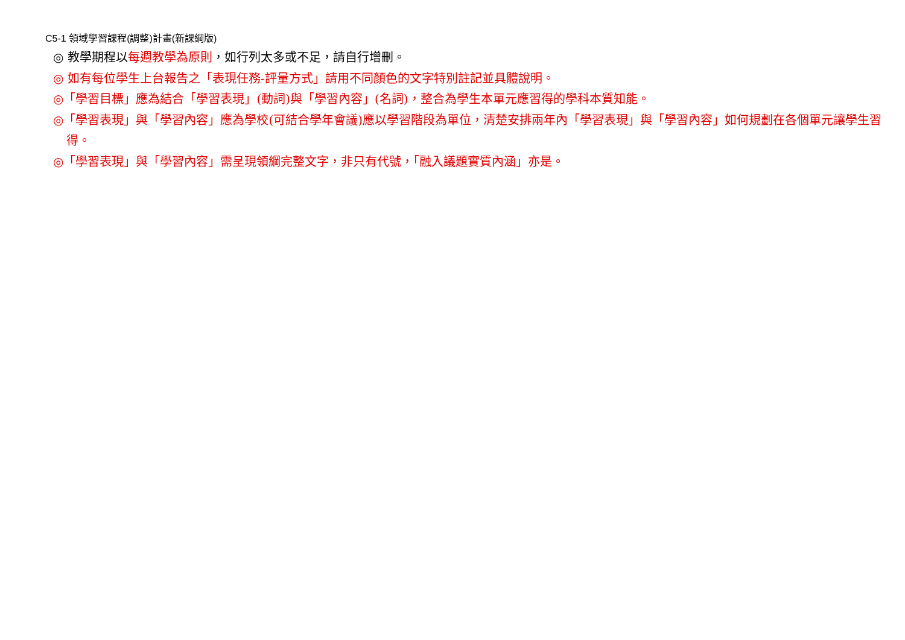C5-1 領域學習課程(調整)計畫(新課綱版)
◎ 教學期程以每週教學為原則，如行列太多或不足，請自行增刪。
◎ 如有每位學生上台報告之「表現任務-評量方式」請用不同顏色的文字特別註記並具體說明。
◎「學習目標」應為結合「學習表現」(動詞)與「學習內容」(名詞)，整合為學生本單元應習得的學科本質知能。
◎「學習表現」與「學習內容」應為學校(可結合學年會議)應以學習階段為單位，清楚安排兩年內「學習表現」與「學習內容」如何規劃在各個單元讓學生習得。
◎「學習表現」與「學習內容」需呈現領綱完整文字，非只有代號，「融入議題實質內涵」亦是。